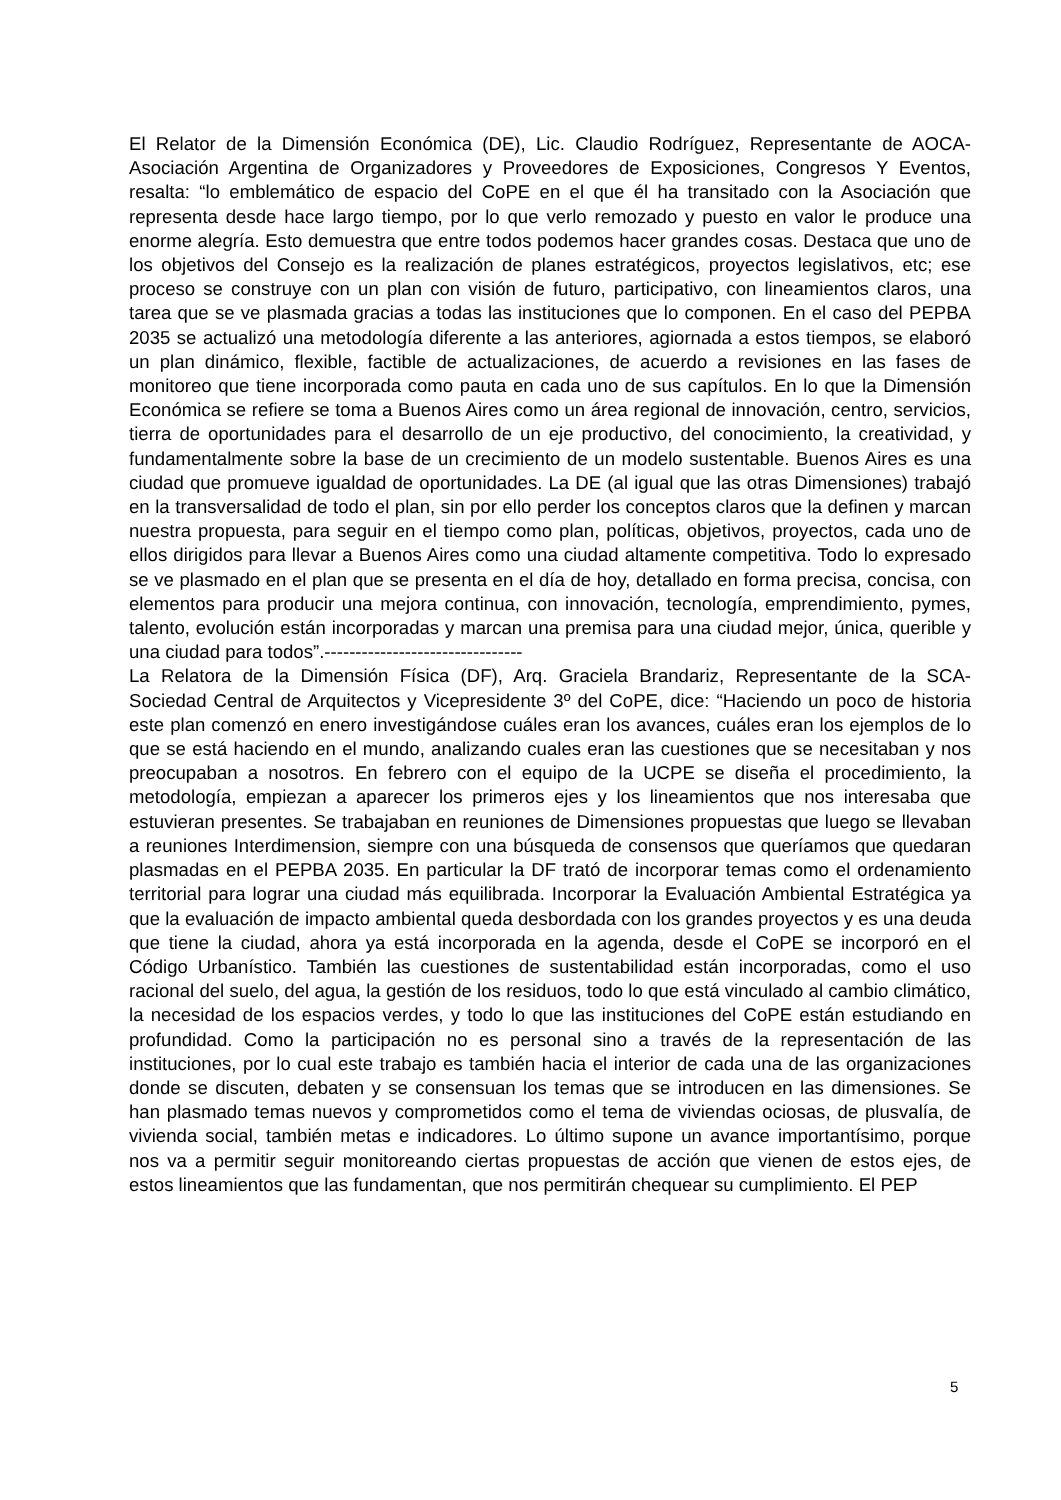El Relator de la Dimensión Económica (DE), Lic. Claudio Rodríguez, Representante de AOCA- Asociación Argentina de Organizadores y Proveedores de Exposiciones, Congresos Y Eventos, resalta: “lo emblemático de espacio del CoPE en el que él ha transitado con la Asociación que representa desde hace largo tiempo, por lo que verlo remozado y puesto en valor le produce una enorme alegría. Esto demuestra que entre todos podemos hacer grandes cosas. Destaca que uno de los objetivos del Consejo es la realización de planes estratégicos, proyectos legislativos, etc; ese proceso se construye con un plan con visión de futuro, participativo, con lineamientos claros, una tarea que se ve plasmada gracias a todas las instituciones que lo componen. En el caso del PEPBA 2035 se actualizó una metodología diferente a las anteriores, agiornada a estos tiempos, se elaboró un plan dinámico, flexible, factible de actualizaciones, de acuerdo a revisiones en las fases de monitoreo que tiene incorporada como pauta en cada uno de sus capítulos. En lo que la Dimensión Económica se refiere se toma a Buenos Aires como un área regional de innovación, centro, servicios, tierra de oportunidades para el desarrollo de un eje productivo, del conocimiento, la creatividad, y fundamentalmente sobre la base de un crecimiento de un modelo sustentable. Buenos Aires es una ciudad que promueve igualdad de oportunidades. La DE (al igual que las otras Dimensiones) trabajó en la transversalidad de todo el plan, sin por ello perder los conceptos claros que la definen y marcan nuestra propuesta, para seguir en el tiempo como plan, políticas, objetivos, proyectos, cada uno de ellos dirigidos para llevar a Buenos Aires como una ciudad altamente competitiva. Todo lo expresado se ve plasmado en el plan que se presenta en el día de hoy, detallado en forma precisa, concisa, con elementos para producir una mejora continua, con innovación, tecnología, emprendimiento, pymes, talento, evolución están incorporadas y marcan una premisa para una ciudad mejor, única, querible y una ciudad para todos”.--------------------------------
La Relatora de la Dimensión Física (DF), Arq. Graciela Brandariz, Representante de la SCA- Sociedad Central de Arquitectos y Vicepresidente 3º del CoPE, dice: “Haciendo un poco de historia este plan comenzó en enero investigándose cuáles eran los avances, cuáles eran los ejemplos de lo que se está haciendo en el mundo, analizando cuales eran las cuestiones que se necesitaban y nos preocupaban a nosotros. En febrero con el equipo de la UCPE se diseña el procedimiento, la metodología, empiezan a aparecer los primeros ejes y los lineamientos que nos interesaba que estuvieran presentes. Se trabajaban en reuniones de Dimensiones propuestas que luego se llevaban a reuniones Interdimension, siempre con una búsqueda de consensos que queríamos que quedaran plasmadas en el PEPBA 2035. En particular la DF trató de incorporar temas como el ordenamiento territorial para lograr una ciudad más equilibrada. Incorporar la Evaluación Ambiental Estratégica ya que la evaluación de impacto ambiental queda desbordada con los grandes proyectos y es una deuda que tiene la ciudad, ahora ya está incorporada en la agenda, desde el CoPE se incorporó en el Código Urbanístico. También las cuestiones de sustentabilidad están incorporadas, como el uso racional del suelo, del agua, la gestión de los residuos, todo lo que está vinculado al cambio climático, la necesidad de los espacios verdes, y todo lo que las instituciones del CoPE están estudiando en profundidad. Como la participación no es personal sino a través de la representación de las instituciones, por lo cual este trabajo es también hacia el interior de cada una de las organizaciones donde se discuten, debaten y se consensuan los temas que se introducen en las dimensiones. Se han plasmado temas nuevos y comprometidos como el tema de viviendas ociosas, de plusvalía, de vivienda social, también metas e indicadores. Lo último supone un avance importantísimo, porque nos va a permitir seguir monitoreando ciertas propuestas de acción que vienen de estos ejes, de estos lineamientos que las fundamentan, que nos permitirán chequear su cumplimiento. El PEP
5